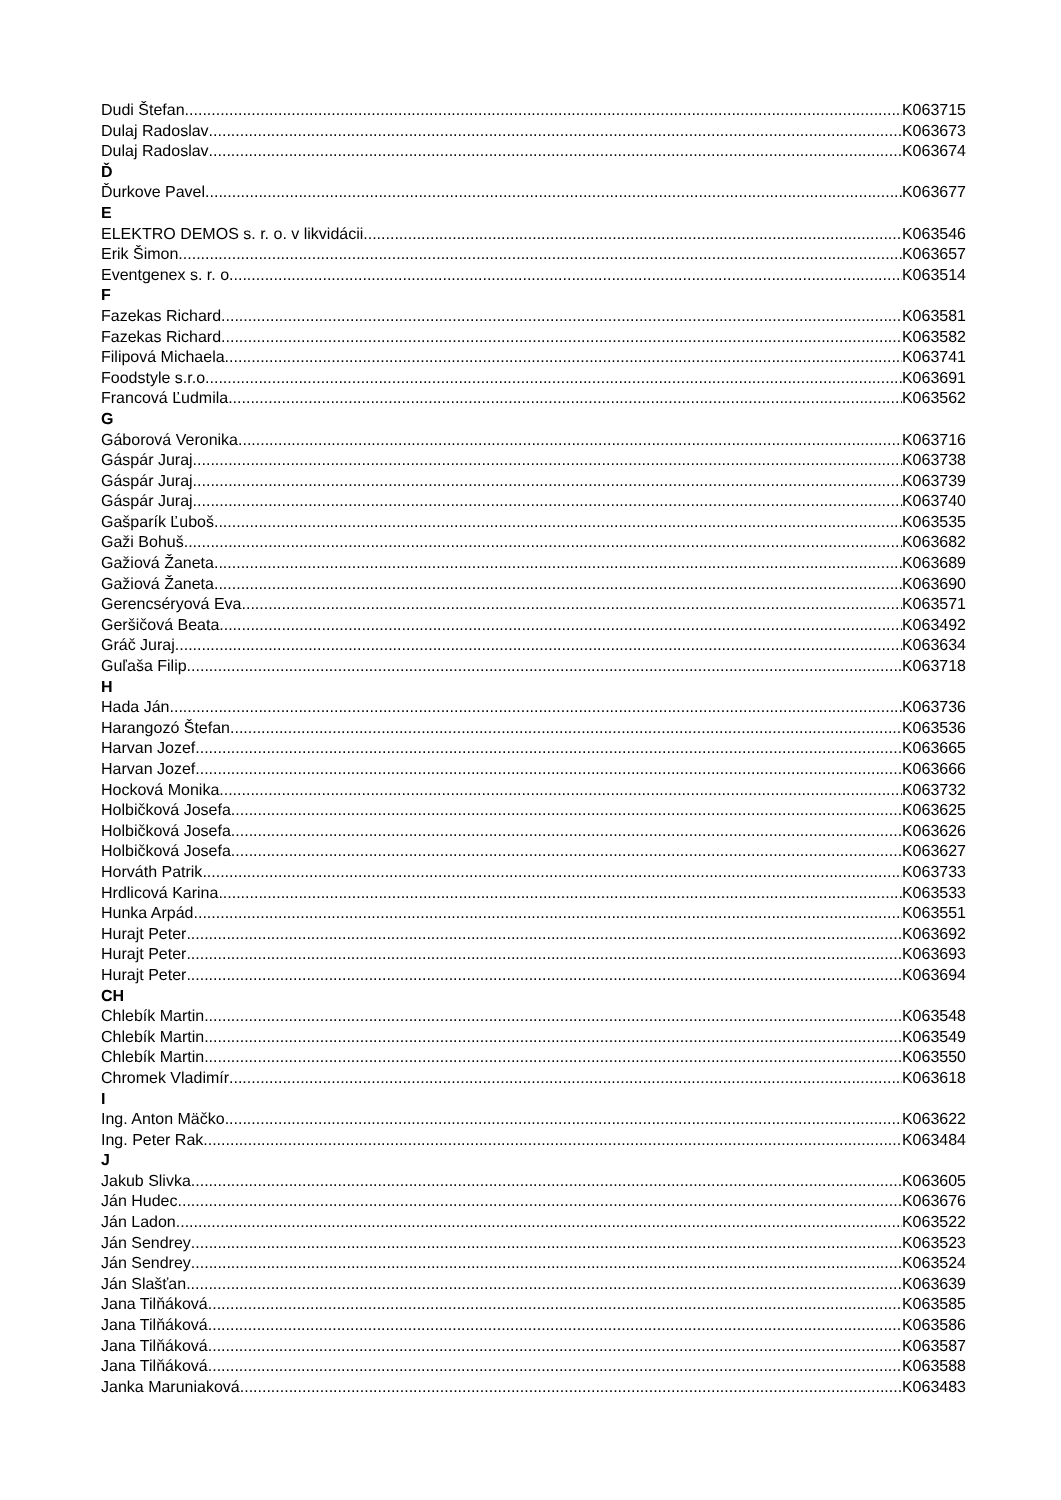Dudi Štefan K063715
Dulaj Radoslav K063673
Dulaj Radoslav K063674
Ď
Ďurkove Pavel K063677
E
ELEKTRO DEMOS s. r. o. v likvidácii K063546
Erik Šimon K063657
Eventgenex s. r. o. K063514
F
Fazekas Richard K063581
Fazekas Richard K063582
Filipová Michaela K063741
Foodstyle s.r.o. K063691
Francová Ľudmila K063562
G
Gáborová Veronika K063716
Gáspár Juraj K063738
Gáspár Juraj K063739
Gáspár Juraj K063740
Gašparík Ľuboš K063535
Gaži Bohuš K063682
Gažiová Žaneta K063689
Gažiová Žaneta K063690
Gerencséryová Eva K063571
Geršičová Beata K063492
Gráč Juraj K063634
Guľaša Filip K063718
H
Hada Ján K063736
Harangozó Štefan K063536
Harvan Jozef K063665
Harvan Jozef K063666
Hocková Monika K063732
Holbičková Josefa K063625
Holbičková Josefa K063626
Holbičková Josefa K063627
Horváth Patrik K063733
Hrdlicová Karina K063533
Hunka Arpád K063551
Hurajt Peter K063692
Hurajt Peter K063693
Hurajt Peter K063694
CH
Chlebík Martin K063548
Chlebík Martin K063549
Chlebík Martin K063550
Chromek Vladimír K063618
I
Ing. Anton Mäčko K063622
Ing. Peter Rak K063484
J
Jakub Slivka K063605
Ján Hudec K063676
Ján Ladon K063522
Ján Sendrey K063523
Ján Sendrey K063524
Ján Slašťan K063639
Jana Tilňáková K063585
Jana Tilňáková K063586
Jana Tilňáková K063587
Jana Tilňáková K063588
Janka Maruniaková K063483